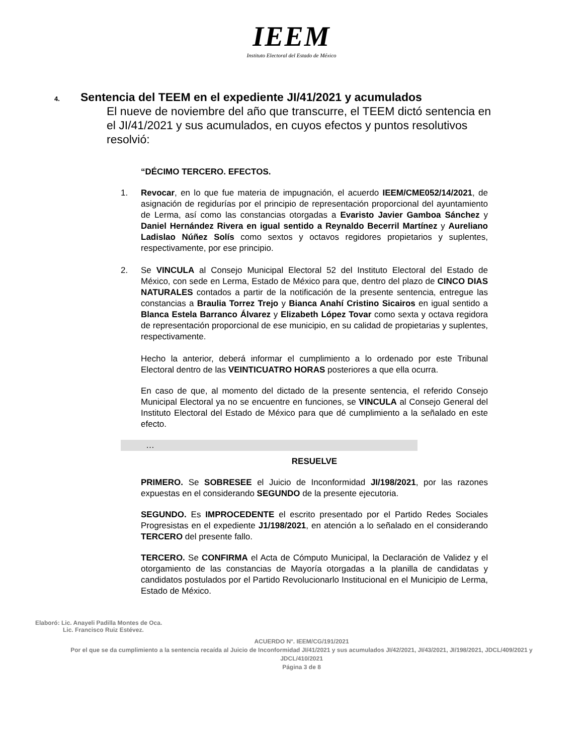IEEM
Instituto Electoral del Estado de México
4. Sentencia del TEEM en el expediente JI/41/2021 y acumulados
El nueve de noviembre del año que transcurre, el TEEM dictó sentencia en el JI/41/2021 y sus acumulados, en cuyos efectos y puntos resolutivos resolvió:
“DÉCIMO TERCERO. EFECTOS.
1. Revocar, en lo que fue materia de impugnación, el acuerdo IEEM/CME052/14/2021, de asignación de regidurías por el principio de representación proporcional del ayuntamiento de Lerma, así como las constancias otorgadas a Evaristo Javier Gamboa Sánchez y Daniel Hernández Rivera en igual sentido a Reynaldo Becerril Martínez y Aureliano Ladislao Núñez Solís como sextos y octavos regidores propietarios y suplentes, respectivamente, por ese principio.
2. Se VINCULA al Consejo Municipal Electoral 52 del Instituto Electoral del Estado de México, con sede en Lerma, Estado de México para que, dentro del plazo de CINCO DIAS NATURALES contados a partir de la notificación de la presente sentencia, entregue las constancias a Braulia Torrez Trejo y Bianca Anahí Cristino Sicairos en igual sentido a Blanca Estela Barranco Álvarez y Elizabeth López Tovar como sexta y octava regidora de representación proporcional de ese municipio, en su calidad de propietarias y suplentes, respectivamente.
Hecho la anterior, deberá informar el cumplimiento a lo ordenado por este Tribunal Electoral dentro de las VEINTICUATRO HORAS posteriores a que ella ocurra.
En caso de que, al momento del dictado de la presente sentencia, el referido Consejo Municipal Electoral ya no se encuentre en funciones, se VINCULA al Consejo General del Instituto Electoral del Estado de México para que dé cumplimiento a la señalado en este efecto.
…
RESUELVE
PRIMERO. Se SOBRESEE el Juicio de Inconformidad JI/198/2021, por las razones expuestas en el considerando SEGUNDO de la presente ejecutoria.
SEGUNDO. Es IMPROCEDENTE el escrito presentado por el Partido Redes Sociales Progresistas en el expediente J1/198/2021, en atención a lo señalado en el considerando TERCERO del presente fallo.
TERCERO. Se CONFIRMA el Acta de Cómputo Municipal, la Declaración de Validez y el otorgamiento de las constancias de Mayoría otorgadas a la planilla de candidatas y candidatos postulados por el Partido Revolucionarlo Institucional en el Municipio de Lerma, Estado de México.
Elaboró: Lic. Anayeli Padilla Montes de Oca.
Lic. Francisco Ruiz Estévez.
ACUERDO N°. IEEM/CG/191/2021
Por el que se da cumplimiento a la sentencia recaída al Juicio de Inconformidad JI/41/2021 y sus acumulados JI/42/2021, JI/43/2021, JI/198/2021, JDCL/409/2021 y JDCL/410/2021
Página 3 de 8